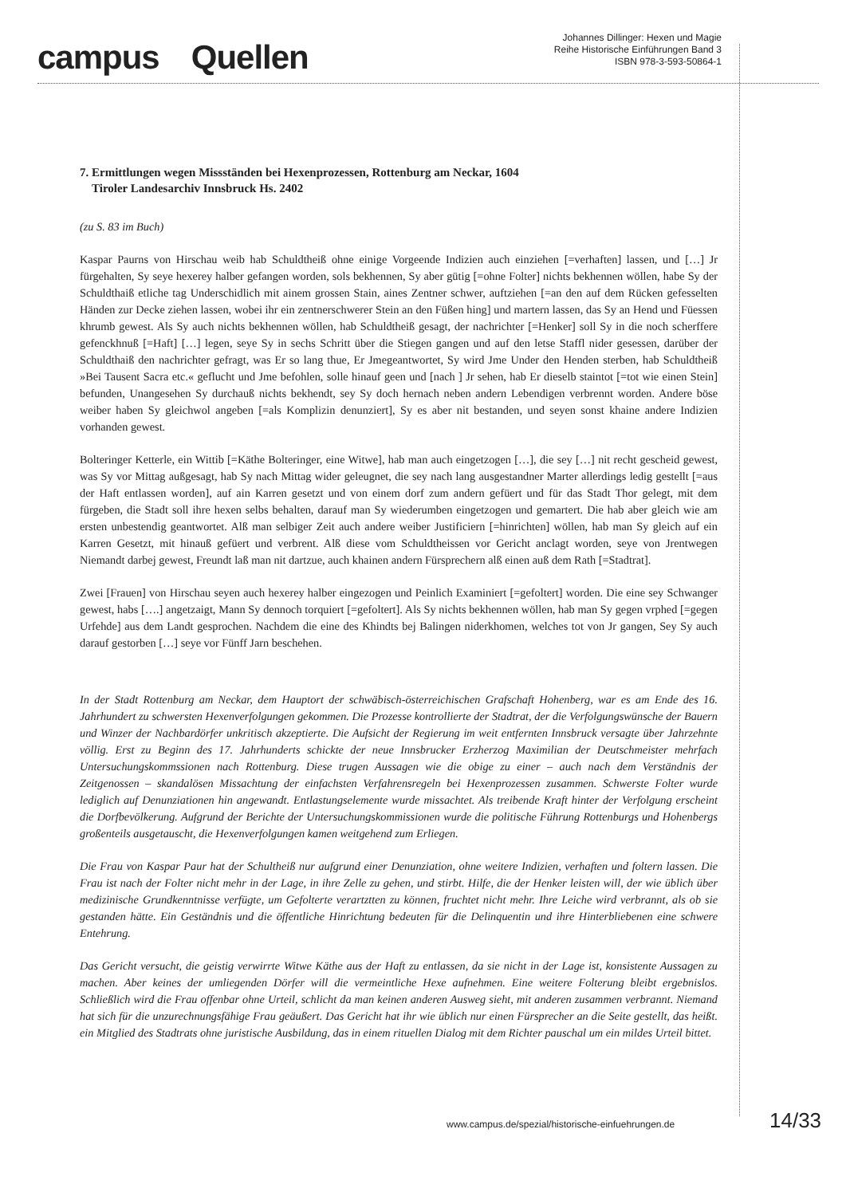campus Quellen
Johannes Dillinger: Hexen und Magie
Reihe Historische Einführungen Band 3
ISBN 978-3-593-50864-1
7. Ermittlungen wegen Missständen bei Hexenprozessen, Rottenburg am Neckar, 1604
Tiroler Landesarchiv Innsbruck Hs. 2402
(zu S. 83 im Buch)
Kaspar Paurns von Hirschau weib hab Schuldtheiß ohne einige Vorgeende Indizien auch einziehen [=verhaften] lassen, und […] Jr fürgehalten, Sy seye hexerey halber gefangen worden, sols bekhennen, Sy aber gütig [=ohne Folter] nichts bekhennen wöllen, habe Sy der Schuldthaiß etliche tag Underschidlich mit ainem grossen Stain, aines Zentner schwer, auftziehen [=an den auf dem Rücken gefesselten Händen zur Decke ziehen lassen, wobei ihr ein zentnerschwerer Stein an den Füßen hing] und martern lassen, das Sy an Hend und Füessen khrumb gewest. Als Sy auch nichts bekhennen wöllen, hab Schuldtheiß gesagt, der nachrichter [=Henker] soll Sy in die noch scherffere gefenckhnuß [=Haft] […] legen, seye Sy in sechs Schritt über die Stiegen gangen und auf den letse Staffl nider gesessen, darüber der Schuldthaiß den nachrichter gefragt, was Er so lang thue, Er Jmegeantwortet, Sy wird Jme Under den Henden sterben, hab Schuldtheiß »Bei Tausent Sacra etc.« geflucht und Jme befohlen, solle hinauf geen und [nach ] Jr sehen, hab Er dieselb staintot [=tot wie einen Stein] befunden, Unangesehen Sy durchauß nichts bekhendt, sey Sy doch hernach neben andern Lebendigen verbrennt worden. Andere böse weiber haben Sy gleichwol angeben [=als Komplizin denunziert], Sy es aber nit bestanden, und seyen sonst khaine andere Indizien vorhanden gewest.
Bolteringer Ketterle, ein Wittib [=Käthe Bolteringer, eine Witwe], hab man auch eingetzogen […], die sey […] nit recht gescheid gewest, was Sy vor Mittag außgesagt, hab Sy nach Mittag wider geleugnet, die sey nach lang ausgestandner Marter allerdings ledig gestellt [=aus der Haft entlassen worden], auf ain Karren gesetzt und von einem dorf zum andern gefüert und für das Stadt Thor gelegt, mit dem fürgeben, die Stadt soll ihre hexen selbs behalten, darauf man Sy wiederumben eingetzogen und gemartert. Die hab aber gleich wie am ersten unbestendig geantwortet. Alß man selbiger Zeit auch andere weiber Justificiern [=hinrichten] wöllen, hab man Sy gleich auf ein Karren Gesetzt, mit hinauß gefüert und verbrent. Alß diese vom Schuldtheissen vor Gericht anclagt worden, seye von Jrentwegen Niemandt darbej gewest, Freundt laß man nit dartzue, auch khainen andern Fürsprechern alß einen auß dem Rath [=Stadtrat].
Zwei [Frauen] von Hirschau seyen auch hexerey halber eingezogen und Peinlich Examiniert [=gefoltert] worden. Die eine sey Schwanger gewest, habs [….] angetzaigt, Mann Sy dennoch torquiert [=gefoltert]. Als Sy nichts bekhennen wöllen, hab man Sy gegen vrphed [=gegen Urfehde] aus dem Landt gesprochen. Nachdem die eine des Khindts bej Balingen niderkhomen, welches tot von Jr gangen, Sey Sy auch darauf gestorben […] seye vor Fünff Jarn beschehen.
In der Stadt Rottenburg am Neckar, dem Hauptort der schwäbisch-österreichischen Grafschaft Hohenberg, war es am Ende des 16. Jahrhundert zu schwersten Hexenverfolgungen gekommen. Die Prozesse kontrollierte der Stadtrat, der die Verfolgungswünsche der Bauern und Winzer der Nachbardörfer unkritisch akzeptierte. Die Aufsicht der Regierung im weit entfernten Innsbruck versagte über Jahrzehnte völlig. Erst zu Beginn des 17. Jahrhunderts schickte der neue Innsbrucker Erzherzog Maximilian der Deutschmeister mehrfach Untersuchungskommssionen nach Rottenburg. Diese trugen Aussagen wie die obige zu einer – auch nach dem Verständnis der Zeitgenossen – skandalösen Missachtung der einfachsten Verfahrensregeln bei Hexenprozessen zusammen. Schwerste Folter wurde lediglich auf Denunziationen hin angewandt. Entlastungselemente wurde missachtet. Als treibende Kraft hinter der Verfolgung erscheint die Dorfbevölkerung. Aufgrund der Berichte der Untersuchungskommissionen wurde die politische Führung Rottenburgs und Hohenbergs großenteils ausgetauscht, die Hexenverfolgungen kamen weitgehend zum Erliegen.
Die Frau von Kaspar Paur hat der Schultheiß nur aufgrund einer Denunziation, ohne weitere Indizien, verhaften und foltern lassen. Die Frau ist nach der Folter nicht mehr in der Lage, in ihre Zelle zu gehen, und stirbt. Hilfe, die der Henker leisten will, der wie üblich über medizinische Grundkenntnisse verfügte, um Gefolterte verartztten zu können, fruchtet nicht mehr. Ihre Leiche wird verbrannt, als ob sie gestanden hätte. Ein Geständnis und die öffentliche Hinrichtung bedeuten für die Delinquentin und ihre Hinterbliebenen eine schwere Entehrung.
Das Gericht versucht, die geistig verwirrte Witwe Käthe aus der Haft zu entlassen, da sie nicht in der Lage ist, konsistente Aussagen zu machen. Aber keines der umliegenden Dörfer will die vermeintliche Hexe aufnehmen. Eine weitere Folterung bleibt ergebnislos. Schließlich wird die Frau offenbar ohne Urteil, schlicht da man keinen anderen Ausweg sieht, mit anderen zusammen verbrannt. Niemand hat sich für die unzurechnungsfähige Frau geäußert. Das Gericht hat ihr wie üblich nur einen Fürsprecher an die Seite gestellt, das heißt. ein Mitglied des Stadtrats ohne juristische Ausbildung, das in einem rituellen Dialog mit dem Richter pauschal um ein mildes Urteil bittet.
www.campus.de/spezial/historische-einfuehrungen.de
14/33